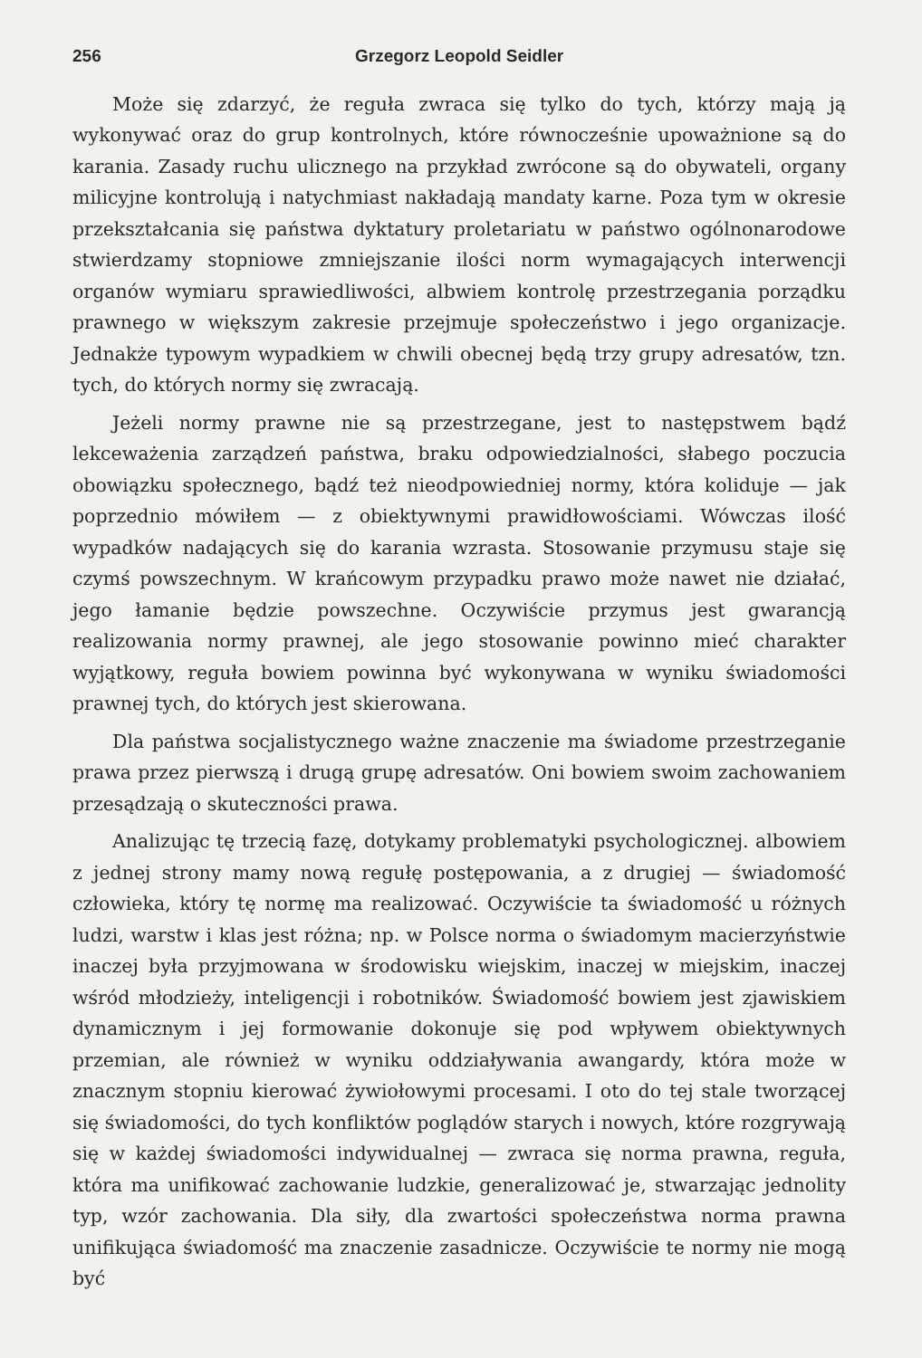256 Grzegorz Leopold Seidler
Może się zdarzyć, że reguła zwraca się tylko do tych, którzy mają ją wykonywać oraz do grup kontrolnych, które równocześnie upoważnione są do karania. Zasady ruchu ulicznego na przykład zwrócone są do obywateli, organy milicyjne kontrolują i natychmiast nakładają mandaty karne. Poza tym w okresie przekształcania się państwa dyktatury proletariatu w państwo ogólnonarodowe stwierdzamy stopniowe zmniejszanie ilości norm wymagających interwencji organów wymiaru sprawiedliwości, albwiem kontrolę przestrzegania porządku prawnego w większym zakresie przejmuje społeczeństwo i jego organizacje. Jednakże typowym wypadkiem w chwili obecnej będą trzy grupy adresatów, tzn. tych, do których normy się zwracają.
Jeżeli normy prawne nie są przestrzegane, jest to następstwem bądź lekceważenia zarządzeń państwa, braku odpowiedzialności, słabego poczucia obowiązku społecznego, bądź też nieodpowiedniej normy, która koliduje — jak poprzednio mówiłem — z obiektywnymi prawidłowościami. Wówczas ilość wypadków nadających się do karania wzrasta. Stosowanie przymusu staje się czymś powszechnym. W krańcowym przypadku prawo może nawet nie działać, jego łamanie będzie powszechne. Oczywiście przymus jest gwarancją realizowania normy prawnej, ale jego stosowanie powinno mieć charakter wyjątkowy, reguła bowiem powinna być wykonywana w wyniku świadomości prawnej tych, do których jest skierowana.
Dla państwa socjalistycznego ważne znaczenie ma świadome przestrzeganie prawa przez pierwszą i drugą grupę adresatów. Oni bowiem swoim zachowaniem przesądzają o skuteczności prawa.
Analizując tę trzecią fazę, dotykamy problematyki psychologicznej. albowiem z jednej strony mamy nową regułę postępowania, a z drugiej — świadomość człowieka, który tę normę ma realizować. Oczywiście ta świadomość u różnych ludzi, warstw i klas jest różna; np. w Polsce norma o świadomym macierzyństwie inaczej była przyjmowana w środowisku wiejskim, inaczej w miejskim, inaczej wśród młodzieży, inteligencji i robotników. Świadomość bowiem jest zjawiskiem dynamicznym i jej formowanie dokonuje się pod wpływem obiektywnych przemian, ale również w wyniku oddziaływania awangardy, która może w znacznym stopniu kierować żywiołowymi procesami. I oto do tej stale tworzącej się świadomości, do tych konfliktów poglądów starych i nowych, które rozgrywają się w każdej świadomości indywidualnej — zwraca się norma prawna, reguła, która ma unifikować zachowanie ludzkie, generalizować je, stwarzając jednolity typ, wzór zachowania. Dla siły, dla zwartości społeczeństwa norma prawna unifikująca świadomość ma znaczenie zasadnicze. Oczywiście te normy nie mogą być